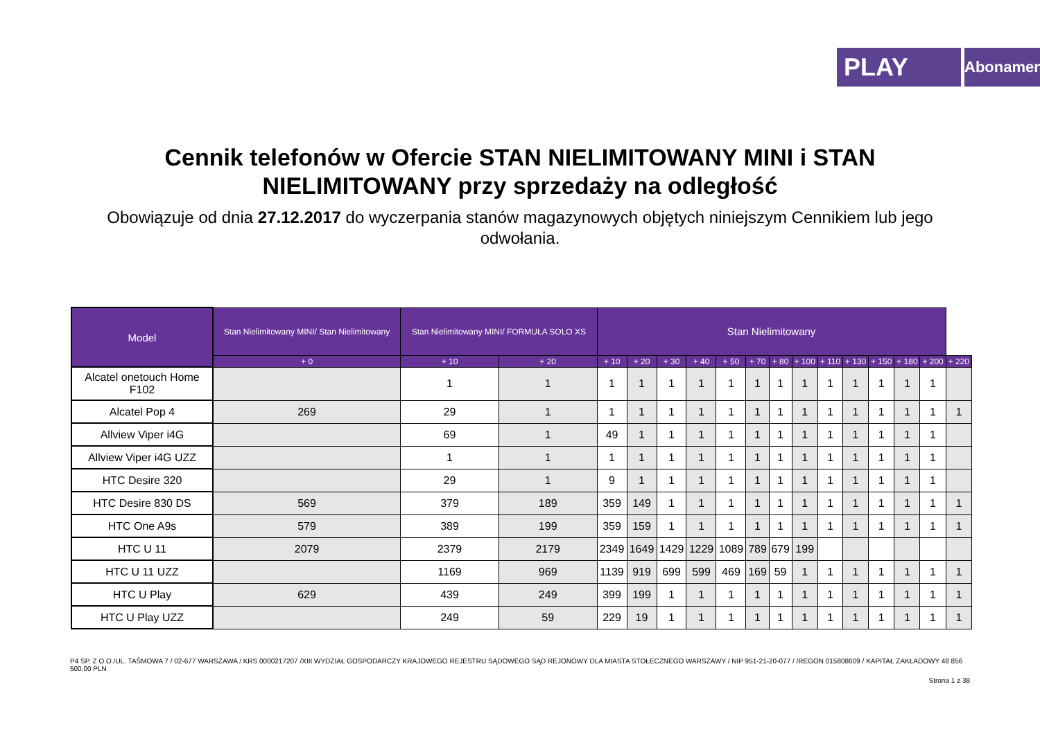PLAY
Abonament
Cennik telefonów w Ofercie STAN NIELIMITOWANY MINI i STAN
NIELIMITOWANY przy sprzedaży na odległość
Obowiązuje od dnia 27.12.2017 do wyczerpania stanów magazynowych objętych niniejszym Cennikiem lub jego odwołania.
| Model | Stan Nielimitowany MINI/ Stan Nielimitowany | Stan Nielimitowany MINI/ FORMUŁA SOLO XS | | Stan Nielimitowany | | | | | | | | | | | | | |
| --- | --- | --- | --- | --- | --- | --- | --- | --- | --- | --- | --- | --- | --- | --- | --- | --- | --- |
| | + 0 | + 10 | + 20 | + 10 | + 20 | + 30 | + 40 | + 50 | + 70 | + 80 | + 100 | + 110 | + 130 | + 150 | + 180 | + 200 | + 220 |
| Alcatel onetouch Home F102 | | 1 | 1 | 1 | 1 | 1 | 1 | 1 | 1 | 1 | 1 | 1 | 1 | 1 | 1 | 1 | |
| Alcatel Pop 4 | 269 | 29 | 1 | 1 | 1 | 1 | 1 | 1 | 1 | 1 | 1 | 1 | 1 | 1 | 1 | 1 | 1 |
| Allview Viper i4G | | 69 | 1 | 49 | 1 | 1 | 1 | 1 | 1 | 1 | 1 | 1 | 1 | 1 | 1 | 1 | |
| Allview Viper i4G UZZ | | 1 | 1 | 1 | 1 | 1 | 1 | 1 | 1 | 1 | 1 | 1 | 1 | 1 | 1 | 1 | |
| HTC Desire 320 | | 29 | 1 | 9 | 1 | 1 | 1 | 1 | 1 | 1 | 1 | 1 | 1 | 1 | 1 | 1 | |
| HTC Desire 830 DS | 569 | 379 | 189 | 359 | 149 | 1 | 1 | 1 | 1 | 1 | 1 | 1 | 1 | 1 | 1 | 1 | 1 |
| HTC One A9s | 579 | 389 | 199 | 359 | 159 | 1 | 1 | 1 | 1 | 1 | 1 | 1 | 1 | 1 | 1 | 1 | 1 |
| HTC U 11 | 2079 | 2379 | 2179 | 2349 | 1649 | 1429 | 1229 | 1089 | 789 | 679 | 199 | | | | | | |
| HTC U 11 UZZ | | 1169 | 969 | 1139 | 919 | 699 | 599 | 469 | 169 | 59 | 1 | 1 | 1 | 1 | 1 | 1 | 1 |
| HTC U Play | 629 | 439 | 249 | 399 | 199 | 1 | 1 | 1 | 1 | 1 | 1 | 1 | 1 | 1 | 1 | 1 | 1 |
| HTC U Play UZZ | | 249 | 59 | 229 | 19 | 1 | 1 | 1 | 1 | 1 | 1 | 1 | 1 | 1 | 1 | 1 | 1 |
P4 SP. Z O.O./UL. TAŚMOWA 7 / 02-677 WARSZAWA / KRS 0000217207 /XIII WYDZIAŁ GOSPODARCZY KRAJOWEGO REJESTRU SĄDOWEGO SĄD REJONOWY DLA MIASTA STOŁECZNEGO WARSZAWY / NIP 951-21-20-077 / /REGON 015808609 / KAPITAŁ ZAKŁADOWY 48 856 500,00 PLN
Strona 1 z 38